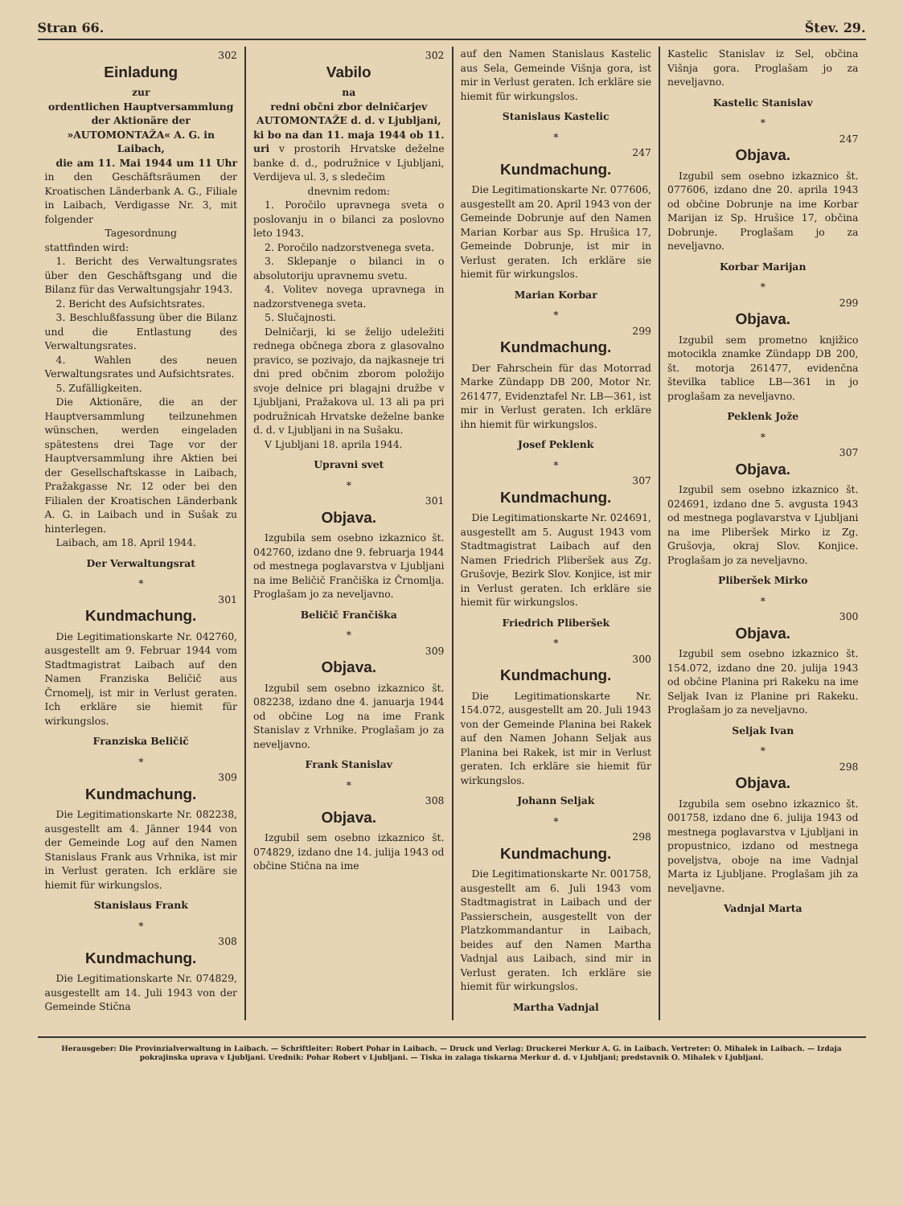Stran 66. Štev. 29.
302
Einladung
zur
ordentlichen Hauptversammlung der Aktionäre der »AUTOMONTAŽA« A. G. in Laibach,
die am 11. Mai 1944 um 11 Uhr in den Geschäftsräumen der Kroatischen Länderbank A. G., Filiale in Laibach, Verdigasse Nr. 3, mit folgender
Tagesordnung
stattfinden wird:
1. Bericht des Verwaltungsrates über den Geschäftsgang und die Bilanz für das Verwaltungsjahr 1943.
2. Bericht des Aufsichtsrates.
3. Beschlußfassung über die Bilanz und die Entlastung des Verwaltungsrates.
4. Wahlen des neuen Verwaltungsrates und Aufsichtsrates.
5. Zufälligkeiten.
Die Aktionäre, die an der Hauptversammlung teilzunehmen wünschen, werden eingeladen spätestens drei Tage vor der Hauptversammlung ihre Aktien bei der Gesellschaftskasse in Laibach, Pražakgasse Nr. 12 oder bei den Filialen der Kroatischen Länderbank A. G. in Laibach und in Sušak zu hinterlegen.
Laibach, am 18. April 1944.
Der Verwaltungsrat
*
301
Kundmachung.
Die Legitimationskarte Nr. 042760, ausgestellt am 9. Februar 1944 vom Stadtmagistrat Laibach auf den Namen Franziska Beličič aus Črnomelj, ist mir in Verlust geraten. Ich erkläre sie hiemit für wirkungslos.
Franziska Beličič
*
309
Kundmachung.
Die Legitimationskarte Nr. 082238, ausgestellt am 4. Jänner 1944 von der Gemeinde Log auf den Namen Stanislaus Frank aus Vrhnika, ist mir in Verlust geraten. Ich erkläre sie hiemit für wirkungslos.
Stanislaus Frank
*
308
Kundmachung.
Die Legitimationskarte Nr. 074829, ausgestellt am 14. Juli 1943 von der Gemeinde Stična
302
Vabilo
na
redni občni zbor delničarjev AUTOMONTAŽE d. d. v Ljubljani,
ki bo na dan 11. maja 1944 ob 11. uri v prostorih Hrvatske deželne banke d. d., podružnice v Ljubljani, Verdijeva ul. 3, s sledečim
dnevnim redom:
1. Poročilo upravnega sveta o poslovanju in o bilanci za poslovno leto 1943.
2. Poročilo nadzorstvenega sveta.
3. Sklepanje o bilanci in o absolutoriju upravnemu svetu.
4. Volitev novega upravnega in nadzorstvenega sveta.
5. Slučajnosti.
Delničarji, ki se želijo udeležiti rednega občnega zbora z glasovalno pravico, se pozivajo, da najkasneje tri dni pred občnim zborom položijo svoje delnice pri blagajni družbe v Ljubljani, Pražakova ul. 13 ali pa pri podružnicah Hrvatske deželne banke d. d. v Ljubljani in na Sušaku.
V Ljubljani 18. aprila 1944.
Upravni svet
*
301
Objava.
Izgubila sem osebno izkaznico št. 042760, izdano dne 9. februarja 1944 od mestnega poglavarstva v Ljubljani na ime Beličič Frančiška iz Črnomlja. Proglašam jo za neveljavno.
Beličič Frančiška
*
309
Objava.
Izgubil sem osebno izkaznico št. 082238, izdano dne 4. januarja 1944 od občine Log na ime Frank Stanislav z Vrhnike. Proglašam jo za neveljavno.
Frank Stanislav
*
308
Objava.
Izgubil sem osebno izkaznico št. 074829, izdano dne 14. julija 1943 od občine Stična na ime
auf den Namen Stanislaus Kastelic aus Sela, Gemeinde Višnja gora, ist mir in Verlust geraten. Ich erkläre sie hiemit für wirkungslos.
Stanislaus Kastelic
*
247
Kundmachung.
Die Legitimationskarte Nr. 077606, ausgestellt am 20. April 1943 von der Gemeinde Dobrunje auf den Namen Marian Korbar aus Sp. Hrušica 17, Gemeinde Dobrunje, ist mir in Verlust geraten. Ich erkläre sie hiemit für wirkungslos.
Marian Korbar
*
299
Kundmachung.
Der Fahrschein für das Motorrad Marke Zündapp DB 200, Motor Nr. 261477, Evidenztafel Nr. LB—361, ist mir in Verlust geraten. Ich erkläre ihn hiemit für wirkungslos.
Josef Peklenk
*
307
Kundmachung.
Die Legitimationskarte Nr. 024691, ausgestellt am 5. August 1943 vom Stadtmagistrat Laibach auf den Namen Friedrich Pliberšek aus Zg. Grušovje, Bezirk Slov. Konjice, ist mir in Verlust geraten. Ich erkläre sie hiemit für wirkungslos.
Friedrich Pliberšek
*
300
Kundmachung.
Die Legitimationskarte Nr. 154.072, ausgestellt am 20. Juli 1943 von der Gemeinde Planina bei Rakek auf den Namen Johann Seljak aus Planina bei Rakek, ist mir in Verlust geraten. Ich erkläre sie hiemit für wirkungslos.
Johann Seljak
*
298
Kundmachung.
Die Legitimationskarte Nr. 001758, ausgestellt am 6. Juli 1943 vom Stadtmagistrat in Laibach und der Passierschein, ausgestellt von der Platzkommandantur in Laibach, beides auf den Namen Martha Vadnjal aus Laibach, sind mir in Verlust geraten. Ich erkläre sie hiemit für wirkungslos.
Martha Vadnjal
Kastelic Stanislav iz Sel, občina Višnja gora. Proglašam jo za neveljavno.
Kastelic Stanislav
*
247
Objava.
Izgubil sem osebno izkaznico št. 077606, izdano dne 20. aprila 1943 od občine Dobrunje na ime Korbar Marijan iz Sp. Hrušice 17, občina Dobrunje. Proglašam jo za neveljavno.
Korbar Marijan
*
299
Objava.
Izgubil sem prometno knjižico motocikla znamke Zündapp DB 200, št. motorja 261477, evidenčna številka tablice LB—361 in jo proglašam za neveljavno.
Peklenk Jože
*
307
Objava.
Izgubil sem osebno izkaznico št. 024691, izdano dne 5. avgusta 1943 od mestnega poglavarstva v Ljubljani na ime Pliberšek Mirko iz Zg. Grušovja, okraj Slov. Konjice. Proglašam jo za neveljavno.
Pliberšek Mirko
*
300
Objava.
Izgubil sem osebno izkaznico št. 154.072, izdano dne 20. julija 1943 od občine Planina pri Rakeku na ime Seljak Ivan iz Planine pri Rakeku. Proglašam jo za neveljavno.
Seljak Ivan
*
298
Objava.
Izgubila sem osebno izkaznico št. 001758, izdano dne 6. julija 1943 od mestnega poglavarstva v Ljubljani in propustnico, izdano od mestnega poveljstva, oboje na ime Vadnjal Marta iz Ljubljane. Proglašam jih za neveljavne.
Vadnjal Marta
Herausgeber: Die Provinzialverwaltung in Laibach. — Schriftleiter: Robert Pohar in Laibach. — Druck und Verlag: Druckerei Merkur A. G. in Laibach. Vertreter: O. Mihalek in Laibach. — Izdaja pokrajinska uprava v Ljubljani. Urednik: Pohar Robert v Ljubljani. — Tiska in zalaga tiskarna Merkur d. d. v Ljubljani; predstavnik O. Mihalek v Ljubljani.